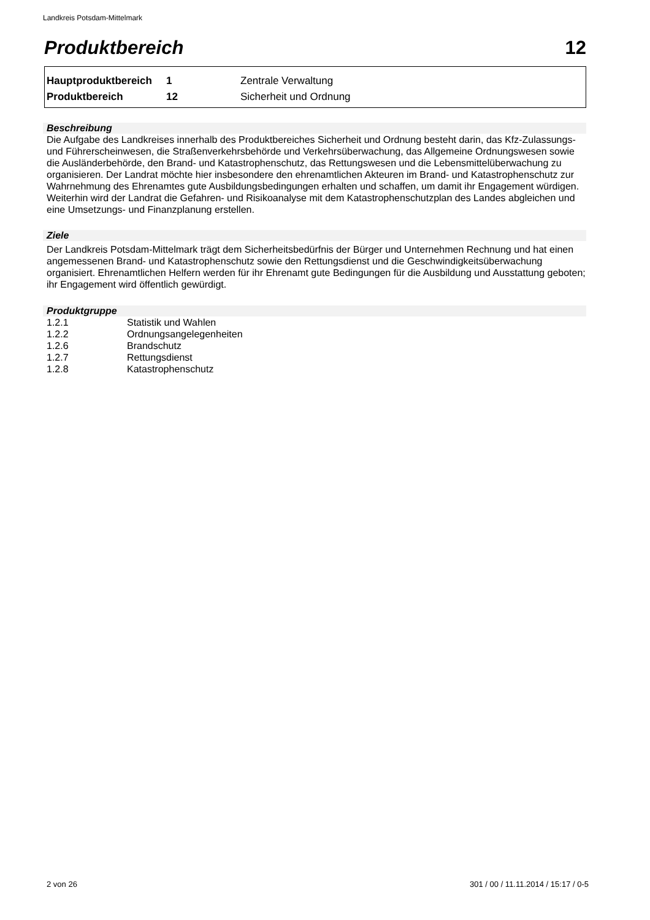Landkreis Potsdam-Mittelmark
Produktbereich 12
| Hauptproduktbereich | 1 | Zentrale Verwaltung |
| Produktbereich | 12 | Sicherheit und Ordnung |
Beschreibung
Die Aufgabe des Landkreises innerhalb des Produktbereiches Sicherheit und Ordnung besteht darin, das Kfz-Zulassungs- und Führerscheinwesen, die Straßenverkehrsbehörde und Verkehrsüberwachung, das Allgemeine Ordnungswesen sowie die Ausländerbehörde, den Brand- und Katastrophenschutz, das Rettungswesen und die Lebensmittelüberwachung zu organisieren. Der Landrat möchte hier insbesondere den ehrenamtlichen Akteuren im Brand- und Katastrophenschutz zur Wahrnehmung des Ehrenamtes gute Ausbildungsbedingungen erhalten und schaffen, um damit ihr Engagement würdigen. Weiterhin wird der Landrat die Gefahren- und Risikoanalyse mit dem Katastrophenschutzplan des Landes abgleichen und eine Umsetzungs- und Finanzplanung erstellen.
Ziele
Der Landkreis Potsdam-Mittelmark trägt dem Sicherheitsbedürfnis der Bürger und Unternehmen Rechnung und hat einen angemessenen Brand- und Katastrophenschutz sowie den Rettungsdienst und die Geschwindigkeitsüberwachung organisiert. Ehrenamtlichen Helfern werden für ihr Ehrenamt gute Bedingungen für die Ausbildung und Ausstattung geboten; ihr Engagement wird öffentlich gewürdigt.
Produktgruppe
| 1.2.1 | Statistik und Wahlen |
| 1.2.2 | Ordnungsangelegenheiten |
| 1.2.6 | Brandschutz |
| 1.2.7 | Rettungsdienst |
| 1.2.8 | Katastrophenschutz |
2 von 26
301 / 00 / 11.11.2014 / 15:17 / 0-5